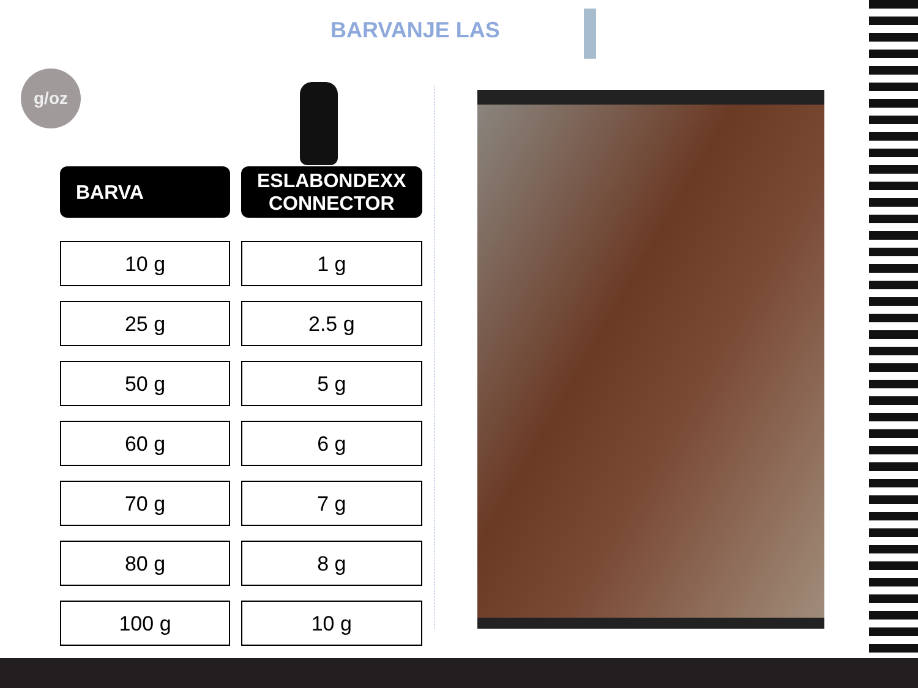BARVANJE LAS
g/oz
| BARVA | ESLABONDEXX CONNECTOR |
| --- | --- |
| 10 g | 1 g |
| 25 g | 2.5 g |
| 50 g | 5 g |
| 60 g | 6 g |
| 70 g | 7 g |
| 80 g | 8 g |
| 100 g | 10 g |